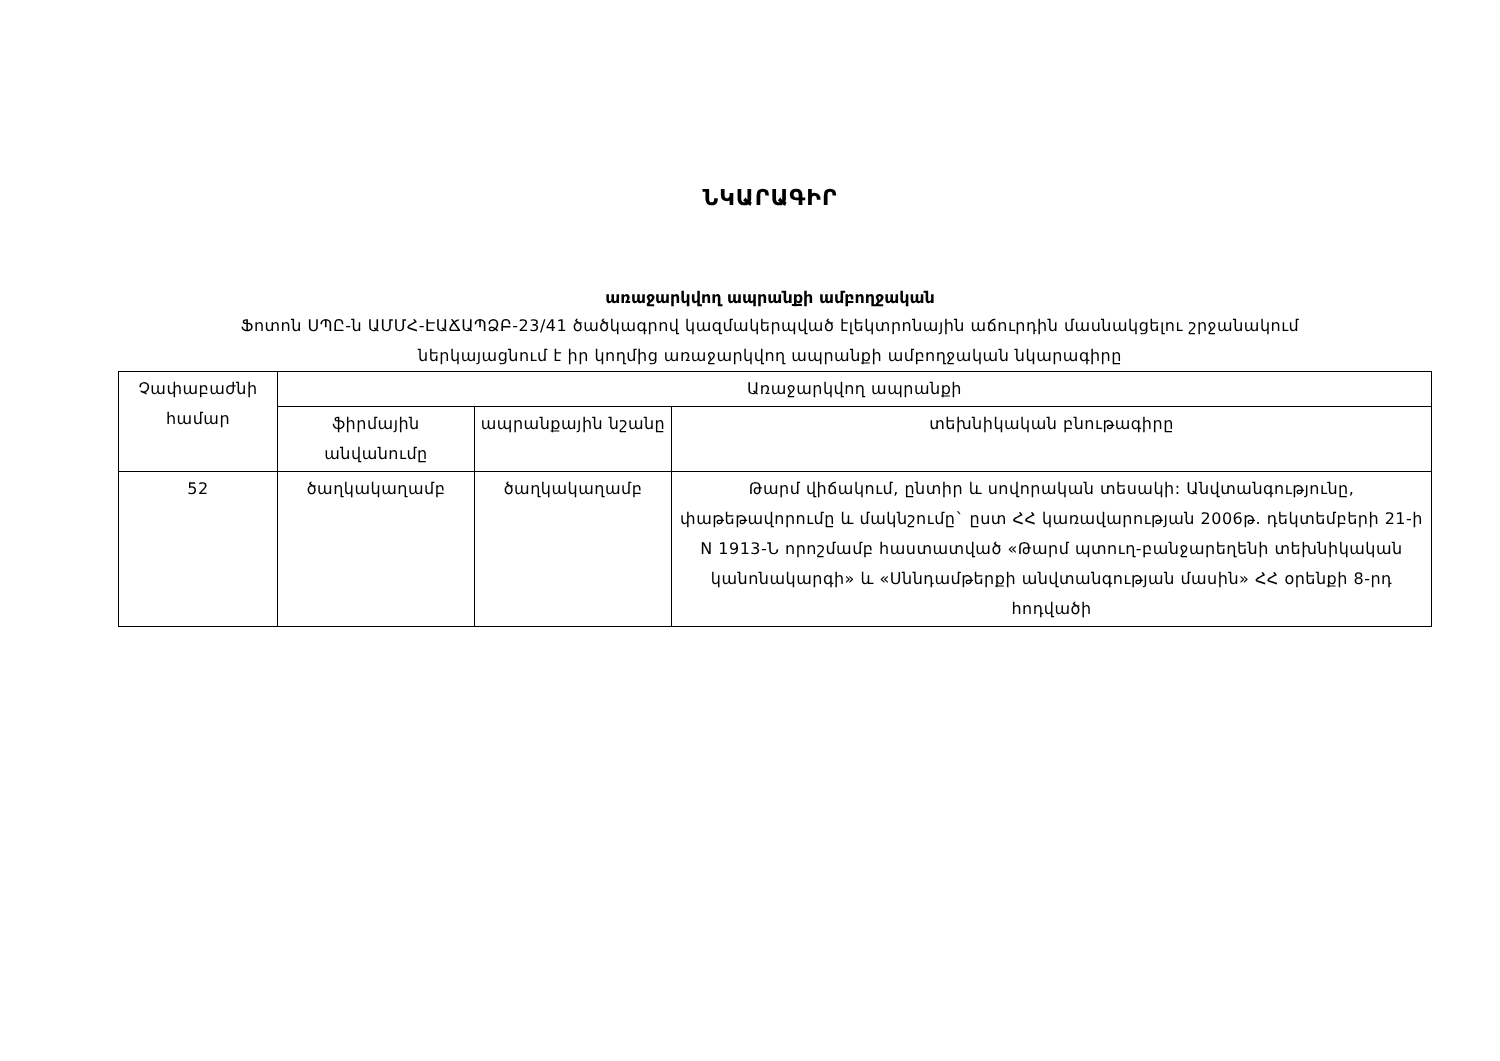ՆԿԱՐԱԳԻՐ
առաջարկվող ապրանքի ամբողջական
Ֆոտոն ՍՊԸ-ն ԱՄՄՀ-ԷԱՃԱՊՁԲ-23/41 ծածկագրով կազմակերպված էլեկտրոնային աճուրդին մասնակցելու շրջանակում
ներկայացնում է իր կողմից առաջարկվող ապրանքի ամբողջական նկարագիրը
| Չափաբաժնի համար | Առաջարկվող ապրանքի | | |
| --- | --- | --- | --- |
| | ֆիրմային անվանումը | ապրանքային նշանը | տեխնիկական բնութագիրը |
| 52 | ծաղկակաղամբ | ծաղկակաղամբ | Թարմ վիճակում, ընտիր և սովորական տեսակի: Անվտանգությունը, փաթեթավորումը և մակնշումը` ըստ ՀՀ կառավարության 2006թ. դեկտեմբերի 21-ի N 1913-Ն որոշմամբ հաստատված «Թարմ պտուղ-բանջարեղենի տեխնիկական կանոնակարգի» և «Սննդամթերքի անվտանգության մասին» ՀՀ օրենքի 8-րդ հոդվածի |